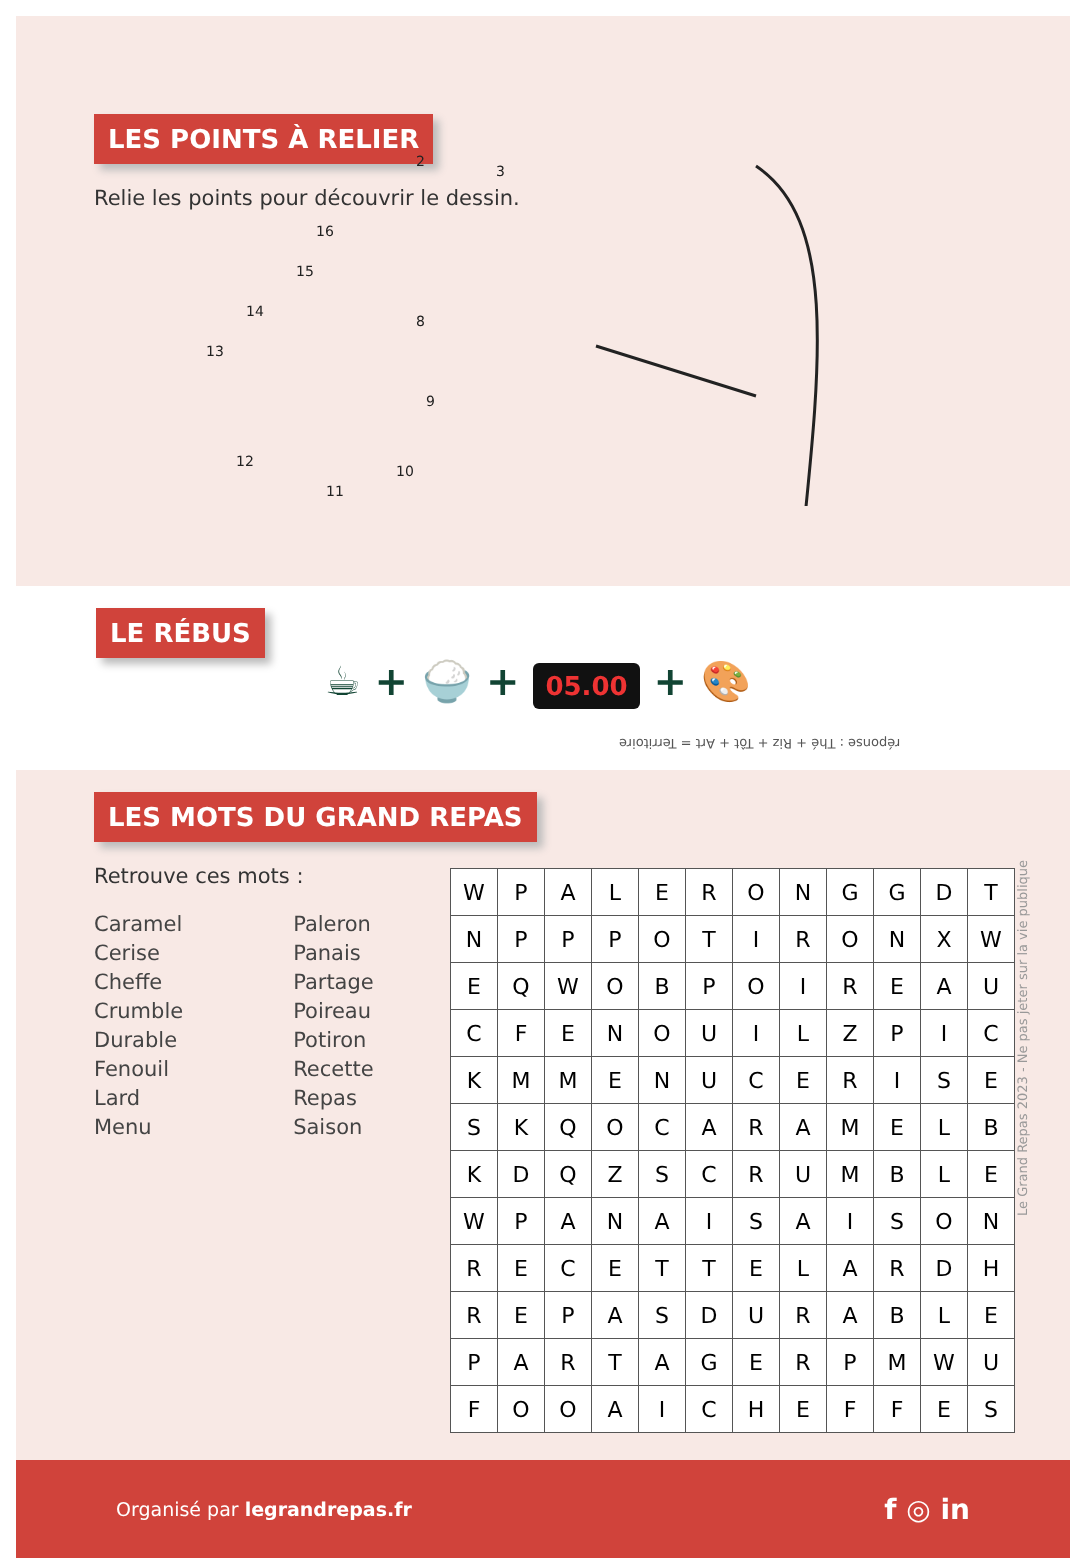LES POINTS À RELIER
Relie les points pour découvrir le dessin.
13
14
15
16
2
3
8
9
10
11
12
LE RÉBUS
☕ + 🍚 + 05.00 + 🎨
réponse : Thé + Riz + Tôt + Art = Territoire
LES MOTS DU GRAND REPAS
Retrouve ces mots :
Caramel
Cerise
Cheffe
Crumble
Durable
Fenouil
Lard
Menu
Paleron
Panais
Partage
Poireau
Potiron
Recette
Repas
Saison
| W | P | A | L | E | R | O | N | G | G | D | T |
| N | P | P | P | O | T | I | R | O | N | X | W |
| E | Q | W | O | B | P | O | I | R | E | A | U |
| C | F | E | N | O | U | I | L | Z | P | I | C |
| K | M | M | E | N | U | C | E | R | I | S | E |
| S | K | Q | O | C | A | R | A | M | E | L | B |
| K | D | Q | Z | S | C | R | U | M | B | L | E |
| W | P | A | N | A | I | S | A | I | S | O | N |
| R | E | C | E | T | T | E | L | A | R | D | H |
| R | E | P | A | S | D | U | R | A | B | L | E |
| P | A | R | T | A | G | E | R | P | M | W | U |
| F | O | O | A | I | C | H | E | F | F | E | S |
Le Grand Repas 2023 - Ne pas jeter sur la vie publique
Organisé par legrandrepas.fr
f ◎ in